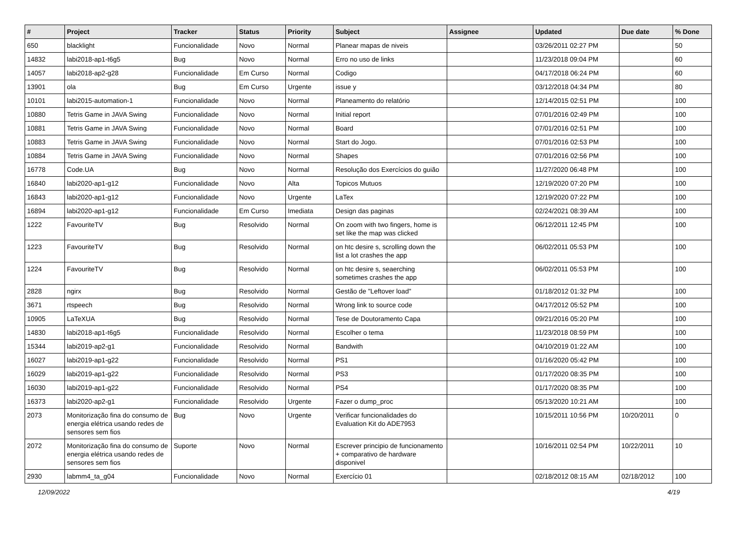| # | Project | Tracker | Status | Priority | Subject | Assignee | Updated | Due date | % Done |
| --- | --- | --- | --- | --- | --- | --- | --- | --- | --- |
| 650 | blacklight | Funcionalidade | Novo | Normal | Planear mapas de niveis | | 03/26/2011 02:27 PM | | 50 |
| 14832 | labi2018-ap1-t6g5 | Bug | Novo | Normal | Erro no uso de links | | 11/23/2018 09:04 PM | | 60 |
| 14057 | labi2018-ap2-g28 | Funcionalidade | Em Curso | Normal | Codigo | | 04/17/2018 06:24 PM | | 60 |
| 13901 | ola | Bug | Em Curso | Urgente | issue y | | 03/12/2018 04:34 PM | | 80 |
| 10101 | labi2015-automation-1 | Funcionalidade | Novo | Normal | Planeamento do relatório | | 12/14/2015 02:51 PM | | 100 |
| 10880 | Tetris Game in JAVA Swing | Funcionalidade | Novo | Normal | Initial report | | 07/01/2016 02:49 PM | | 100 |
| 10881 | Tetris Game in JAVA Swing | Funcionalidade | Novo | Normal | Board | | 07/01/2016 02:51 PM | | 100 |
| 10883 | Tetris Game in JAVA Swing | Funcionalidade | Novo | Normal | Start do Jogo. | | 07/01/2016 02:53 PM | | 100 |
| 10884 | Tetris Game in JAVA Swing | Funcionalidade | Novo | Normal | Shapes | | 07/01/2016 02:56 PM | | 100 |
| 16778 | Code.UA | Bug | Novo | Normal | Resolução dos Exercícios do guião | | 11/27/2020 06:48 PM | | 100 |
| 16840 | labi2020-ap1-g12 | Funcionalidade | Novo | Alta | Topicos Mutuos | | 12/19/2020 07:20 PM | | 100 |
| 16843 | labi2020-ap1-g12 | Funcionalidade | Novo | Urgente | LaTex | | 12/19/2020 07:22 PM | | 100 |
| 16894 | labi2020-ap1-g12 | Funcionalidade | Em Curso | Imediata | Design das paginas | | 02/24/2021 08:39 AM | | 100 |
| 1222 | FavouriteTV | Bug | Resolvido | Normal | On zoom with two fingers, home is set like the map was clicked | | 06/12/2011 12:45 PM | | 100 |
| 1223 | FavouriteTV | Bug | Resolvido | Normal | on htc desire s, scrolling down the list a lot crashes the app | | 06/02/2011 05:53 PM | | 100 |
| 1224 | FavouriteTV | Bug | Resolvido | Normal | on htc desire s, seaerching sometimes crashes the app | | 06/02/2011 05:53 PM | | 100 |
| 2828 | ngirx | Bug | Resolvido | Normal | Gestão de "Leftover load" | | 01/18/2012 01:32 PM | | 100 |
| 3671 | rtspeech | Bug | Resolvido | Normal | Wrong link to source code | | 04/17/2012 05:52 PM | | 100 |
| 10905 | LaTeXUA | Bug | Resolvido | Normal | Tese de Doutoramento Capa | | 09/21/2016 05:20 PM | | 100 |
| 14830 | labi2018-ap1-t6g5 | Funcionalidade | Resolvido | Normal | Escolher o tema | | 11/23/2018 08:59 PM | | 100 |
| 15344 | labi2019-ap2-g1 | Funcionalidade | Resolvido | Normal | Bandwith | | 04/10/2019 01:22 AM | | 100 |
| 16027 | labi2019-ap1-g22 | Funcionalidade | Resolvido | Normal | PS1 | | 01/16/2020 05:42 PM | | 100 |
| 16029 | labi2019-ap1-g22 | Funcionalidade | Resolvido | Normal | PS3 | | 01/17/2020 08:35 PM | | 100 |
| 16030 | labi2019-ap1-g22 | Funcionalidade | Resolvido | Normal | PS4 | | 01/17/2020 08:35 PM | | 100 |
| 16373 | labi2020-ap2-g1 | Funcionalidade | Resolvido | Urgente | Fazer o dump_proc | | 05/13/2020 10:21 AM | | 100 |
| 2073 | Monitorização fina do consumo de energia elétrica usando redes de sensores sem fios | Bug | Novo | Urgente | Verificar funcionalidades do Evaluation Kit do ADE7953 | | 10/15/2011 10:56 PM | 10/20/2011 | 0 |
| 2072 | Monitorização fina do consumo de energia elétrica usando redes de sensores sem fios | Suporte | Novo | Normal | Escrever principio de funcionamento + comparativo de hardware disponivel | | 10/16/2011 02:54 PM | 10/22/2011 | 10 |
| 2930 | labmm4_ta_g04 | Funcionalidade | Novo | Normal | Exercício 01 | | 02/18/2012 08:15 AM | 02/18/2012 | 100 |
12/09/2022 4/19